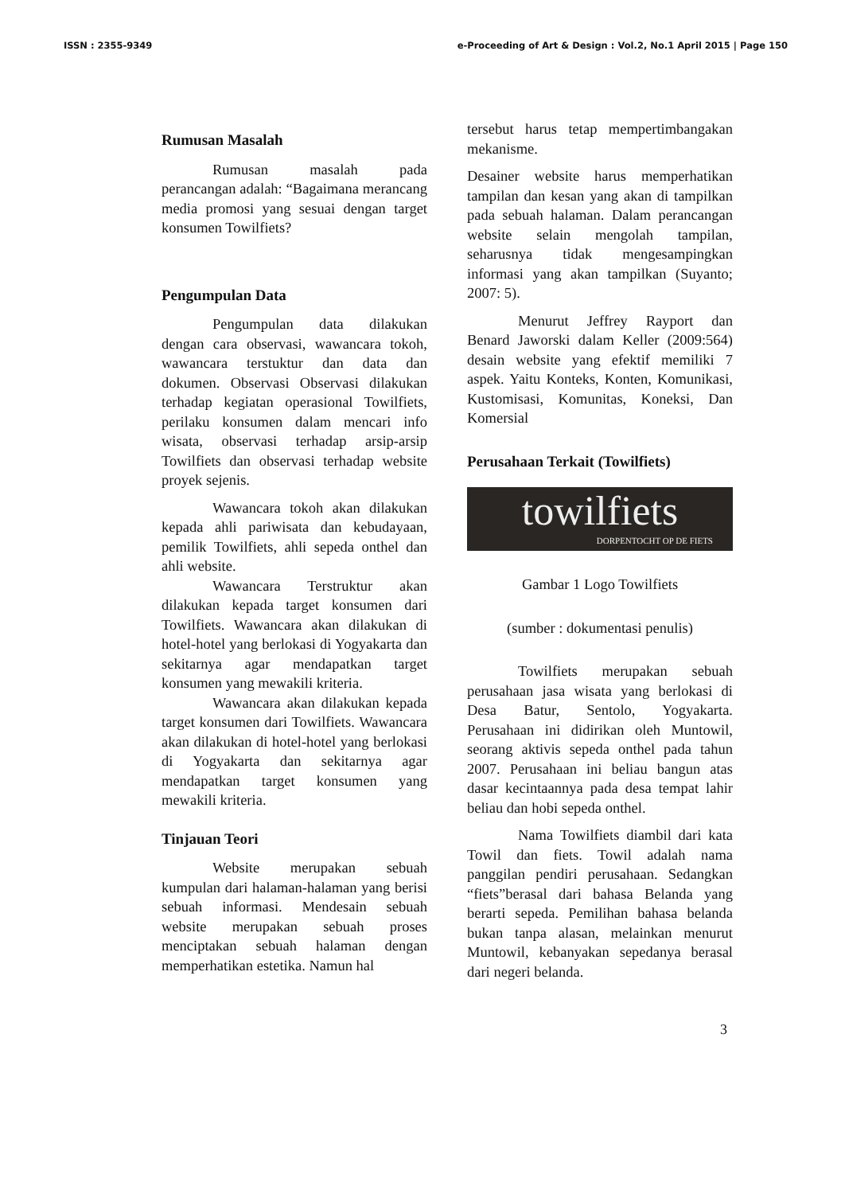ISSN : 2355-9349 e-Proceeding of Art & Design : Vol.2, No.1 April 2015 | Page 150
Rumusan Masalah
Rumusan masalah pada perancangan adalah: “Bagaimana merancang media promosi yang sesuai dengan target konsumen Towilfiets?
Pengumpulan Data
Pengumpulan data dilakukan dengan cara observasi, wawancara tokoh, wawancara terstuktur dan data dan dokumen. Observasi Observasi dilakukan terhadap kegiatan operasional Towilfiets, perilaku konsumen dalam mencari info wisata, observasi terhadap arsip-arsip Towilfiets dan observasi terhadap website proyek sejenis.
Wawancara tokoh akan dilakukan kepada ahli pariwisata dan kebudayaan, pemilik Towilfiets, ahli sepeda onthel dan ahli website.
Wawancara Terstruktur akan dilakukan kepada target konsumen dari Towilfiets. Wawancara akan dilakukan di hotel-hotel yang berlokasi di Yogyakarta dan sekitarnya agar mendapatkan target konsumen yang mewakili kriteria.
Wawancara akan dilakukan kepada target konsumen dari Towilfiets. Wawancara akan dilakukan di hotel-hotel yang berlokasi di Yogyakarta dan sekitarnya agar mendapatkan target konsumen yang mewakili kriteria.
Tinjauan Teori
Website merupakan sebuah kumpulan dari halaman-halaman yang berisi sebuah informasi. Mendesain sebuah website merupakan sebuah proses menciptakan sebuah halaman dengan memperhatikan estetika. Namun hal
tersebut harus tetap mempertimbangakan mekanisme.
Desainer website harus memperhatikan tampilan dan kesan yang akan di tampilkan pada sebuah halaman. Dalam perancangan website selain mengolah tampilan, seharusnya tidak mengesampingkan informasi yang akan tampilkan (Suyanto; 2007: 5).
Menurut Jeffrey Rayport dan Benard Jaworski dalam Keller (2009:564) desain website yang efektif memiliki 7 aspek. Yaitu Konteks, Konten, Komunikasi, Kustomisasi, Komunitas, Koneksi, Dan Komersial
Perusahaan Terkait (Towilfiets)
towilfiets
DORPENTOCHT OP DE FIETS
Gambar 1 Logo Towilfiets
(sumber : dokumentasi penulis)
Towilfiets merupakan sebuah perusahaan jasa wisata yang berlokasi di Desa Batur, Sentolo, Yogyakarta. Perusahaan ini didirikan oleh Muntowil, seorang aktivis sepeda onthel pada tahun 2007. Perusahaan ini beliau bangun atas dasar kecintaannya pada desa tempat lahir beliau dan hobi sepeda onthel.
Nama Towilfiets diambil dari kata Towil dan fiets. Towil adalah nama panggilan pendiri perusahaan. Sedangkan “fiets”berasal dari bahasa Belanda yang berarti sepeda. Pemilihan bahasa belanda bukan tanpa alasan, melainkan menurut Muntowil, kebanyakan sepedanya berasal dari negeri belanda.
3